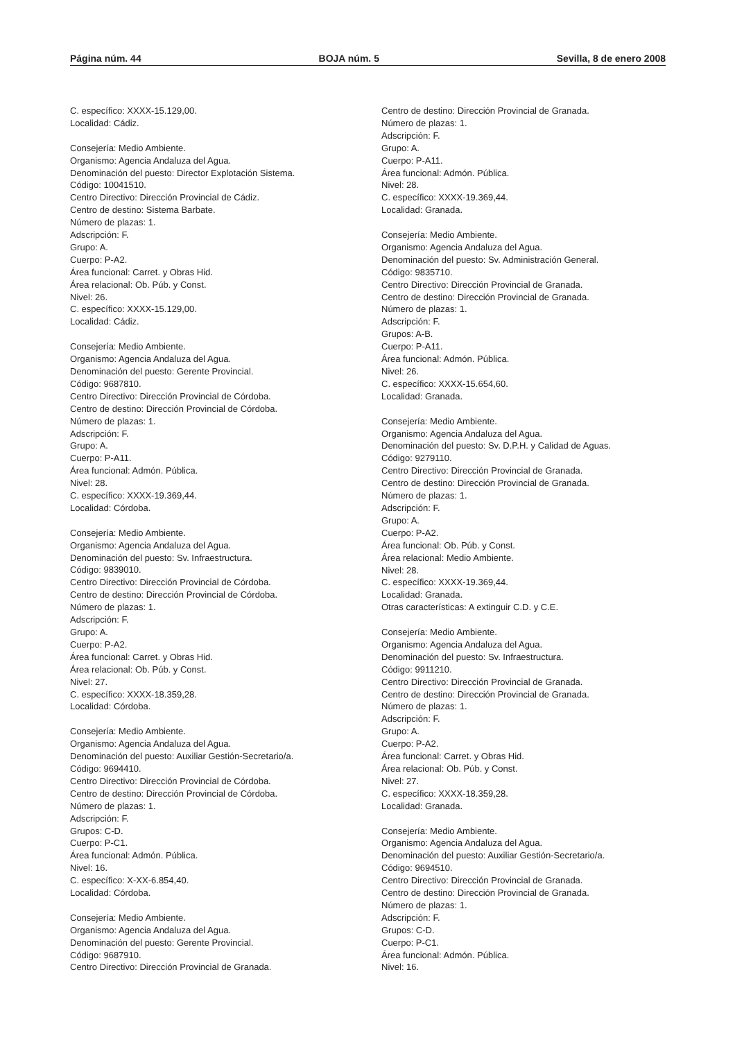Página núm. 44 BOJA núm. 5 Sevilla, 8 de enero 2008
C. específico: XXXX-15.129,00.
Localidad: Cádiz.
Consejería: Medio Ambiente.
Organismo: Agencia Andaluza del Agua.
Denominación del puesto: Director Explotación Sistema.
Código: 10041510.
Centro Directivo: Dirección Provincial de Cádiz.
Centro de destino: Sistema Barbate.
Número de plazas: 1.
Adscripción: F.
Grupo: A.
Cuerpo: P-A2.
Área funcional: Carret. y Obras Hid.
Área relacional: Ob. Púb. y Const.
Nivel: 26.
C. específico: XXXX-15.129,00.
Localidad: Cádiz.
Consejería: Medio Ambiente.
Organismo: Agencia Andaluza del Agua.
Denominación del puesto: Gerente Provincial.
Código: 9687810.
Centro Directivo: Dirección Provincial de Córdoba.
Centro de destino: Dirección Provincial de Córdoba.
Número de plazas: 1.
Adscripción: F.
Grupo: A.
Cuerpo: P-A11.
Área funcional: Admón. Pública.
Nivel: 28.
C. específico: XXXX-19.369,44.
Localidad: Córdoba.
Consejería: Medio Ambiente.
Organismo: Agencia Andaluza del Agua.
Denominación del puesto: Sv. Infraestructura.
Código: 9839010.
Centro Directivo: Dirección Provincial de Córdoba.
Centro de destino: Dirección Provincial de Córdoba.
Número de plazas: 1.
Adscripción: F.
Grupo: A.
Cuerpo: P-A2.
Área funcional: Carret. y Obras Hid.
Área relacional: Ob. Púb. y Const.
Nivel: 27.
C. específico: XXXX-18.359,28.
Localidad: Córdoba.
Consejería: Medio Ambiente.
Organismo: Agencia Andaluza del Agua.
Denominación del puesto: Auxiliar Gestión-Secretario/a.
Código: 9694410.
Centro Directivo: Dirección Provincial de Córdoba.
Centro de destino: Dirección Provincial de Córdoba.
Número de plazas: 1.
Adscripción: F.
Grupos: C-D.
Cuerpo: P-C1.
Área funcional: Admón. Pública.
Nivel: 16.
C. específico: X-XX-6.854,40.
Localidad: Córdoba.
Consejería: Medio Ambiente.
Organismo: Agencia Andaluza del Agua.
Denominación del puesto: Gerente Provincial.
Código: 9687910.
Centro Directivo: Dirección Provincial de Granada.
Centro de destino: Dirección Provincial de Granada.
Número de plazas: 1.
Adscripción: F.
Grupo: A.
Cuerpo: P-A11.
Área funcional: Admón. Pública.
Nivel: 28.
C. específico: XXXX-19.369,44.
Localidad: Granada.
Consejería: Medio Ambiente.
Organismo: Agencia Andaluza del Agua.
Denominación del puesto: Sv. Administración General.
Código: 9835710.
Centro Directivo: Dirección Provincial de Granada.
Centro de destino: Dirección Provincial de Granada.
Número de plazas: 1.
Adscripción: F.
Grupos: A-B.
Cuerpo: P-A11.
Área funcional: Admón. Pública.
Nivel: 26.
C. específico: XXXX-15.654,60.
Localidad: Granada.
Consejería: Medio Ambiente.
Organismo: Agencia Andaluza del Agua.
Denominación del puesto: Sv. D.P.H. y Calidad de Aguas.
Código: 9279110.
Centro Directivo: Dirección Provincial de Granada.
Centro de destino: Dirección Provincial de Granada.
Número de plazas: 1.
Adscripción: F.
Grupo: A.
Cuerpo: P-A2.
Área funcional: Ob. Púb. y Const.
Área relacional: Medio Ambiente.
Nivel: 28.
C. específico: XXXX-19.369,44.
Localidad: Granada.
Otras características: A extinguir C.D. y C.E.
Consejería: Medio Ambiente.
Organismo: Agencia Andaluza del Agua.
Denominación del puesto: Sv. Infraestructura.
Código: 9911210.
Centro Directivo: Dirección Provincial de Granada.
Centro de destino: Dirección Provincial de Granada.
Número de plazas: 1.
Adscripción: F.
Grupo: A.
Cuerpo: P-A2.
Área funcional: Carret. y Obras Hid.
Área relacional: Ob. Púb. y Const.
Nivel: 27.
C. específico: XXXX-18.359,28.
Localidad: Granada.
Consejería: Medio Ambiente.
Organismo: Agencia Andaluza del Agua.
Denominación del puesto: Auxiliar Gestión-Secretario/a.
Código: 9694510.
Centro Directivo: Dirección Provincial de Granada.
Centro de destino: Dirección Provincial de Granada.
Número de plazas: 1.
Adscripción: F.
Grupos: C-D.
Cuerpo: P-C1.
Área funcional: Admón. Pública.
Nivel: 16.